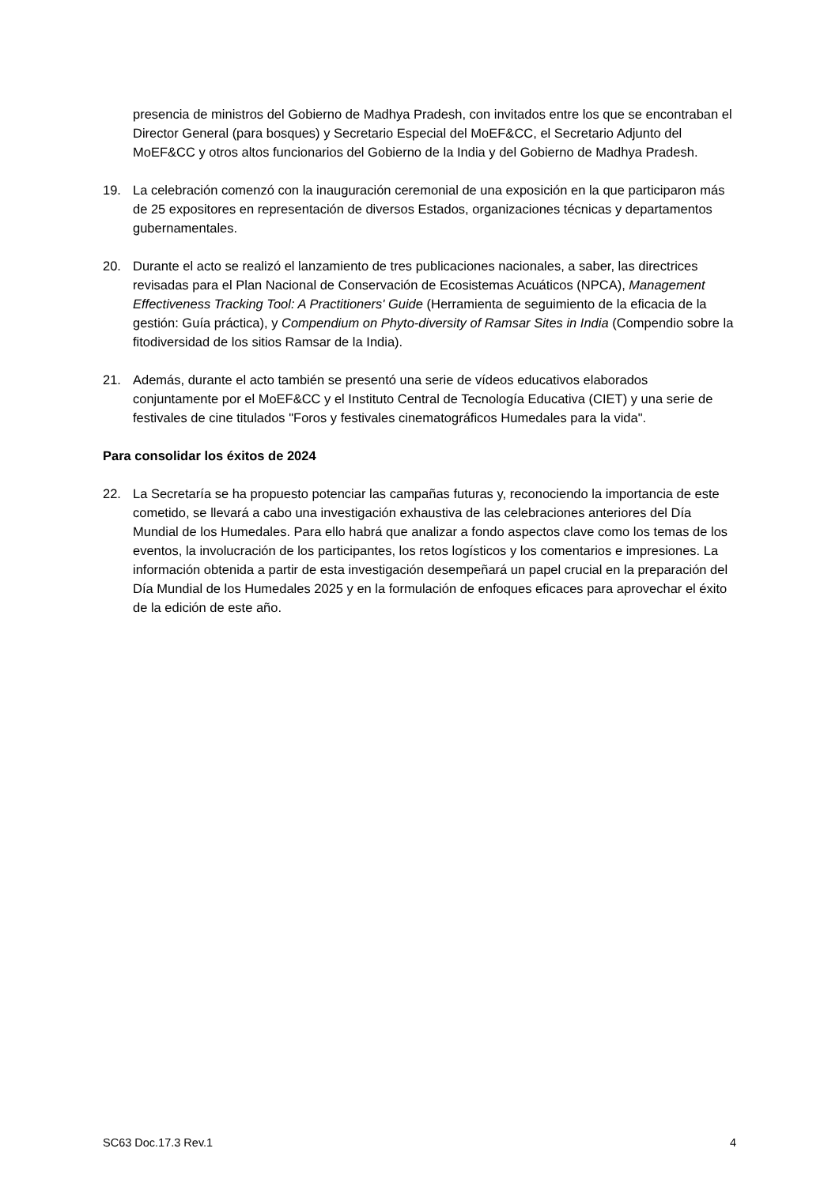presencia de ministros del Gobierno de Madhya Pradesh, con invitados entre los que se encontraban el Director General (para bosques) y Secretario Especial del MoEF&CC, el Secretario Adjunto del MoEF&CC y otros altos funcionarios del Gobierno de la India y del Gobierno de Madhya Pradesh.
19. La celebración comenzó con la inauguración ceremonial de una exposición en la que participaron más de 25 expositores en representación de diversos Estados, organizaciones técnicas y departamentos gubernamentales.
20. Durante el acto se realizó el lanzamiento de tres publicaciones nacionales, a saber, las directrices revisadas para el Plan Nacional de Conservación de Ecosistemas Acuáticos (NPCA), Management Effectiveness Tracking Tool: A Practitioners' Guide (Herramienta de seguimiento de la eficacia de la gestión: Guía práctica), y Compendium on Phyto-diversity of Ramsar Sites in India (Compendio sobre la fitodiversidad de los sitios Ramsar de la India).
21. Además, durante el acto también se presentó una serie de vídeos educativos elaborados conjuntamente por el MoEF&CC y el Instituto Central de Tecnología Educativa (CIET) y una serie de festivales de cine titulados "Foros y festivales cinematográficos Humedales para la vida".
Para consolidar los éxitos de 2024
22. La Secretaría se ha propuesto potenciar las campañas futuras y, reconociendo la importancia de este cometido, se llevará a cabo una investigación exhaustiva de las celebraciones anteriores del Día Mundial de los Humedales. Para ello habrá que analizar a fondo aspectos clave como los temas de los eventos, la involucración de los participantes, los retos logísticos y los comentarios e impresiones. La información obtenida a partir de esta investigación desempeñará un papel crucial en la preparación del Día Mundial de los Humedales 2025 y en la formulación de enfoques eficaces para aprovechar el éxito de la edición de este año.
SC63 Doc.17.3 Rev.1 4